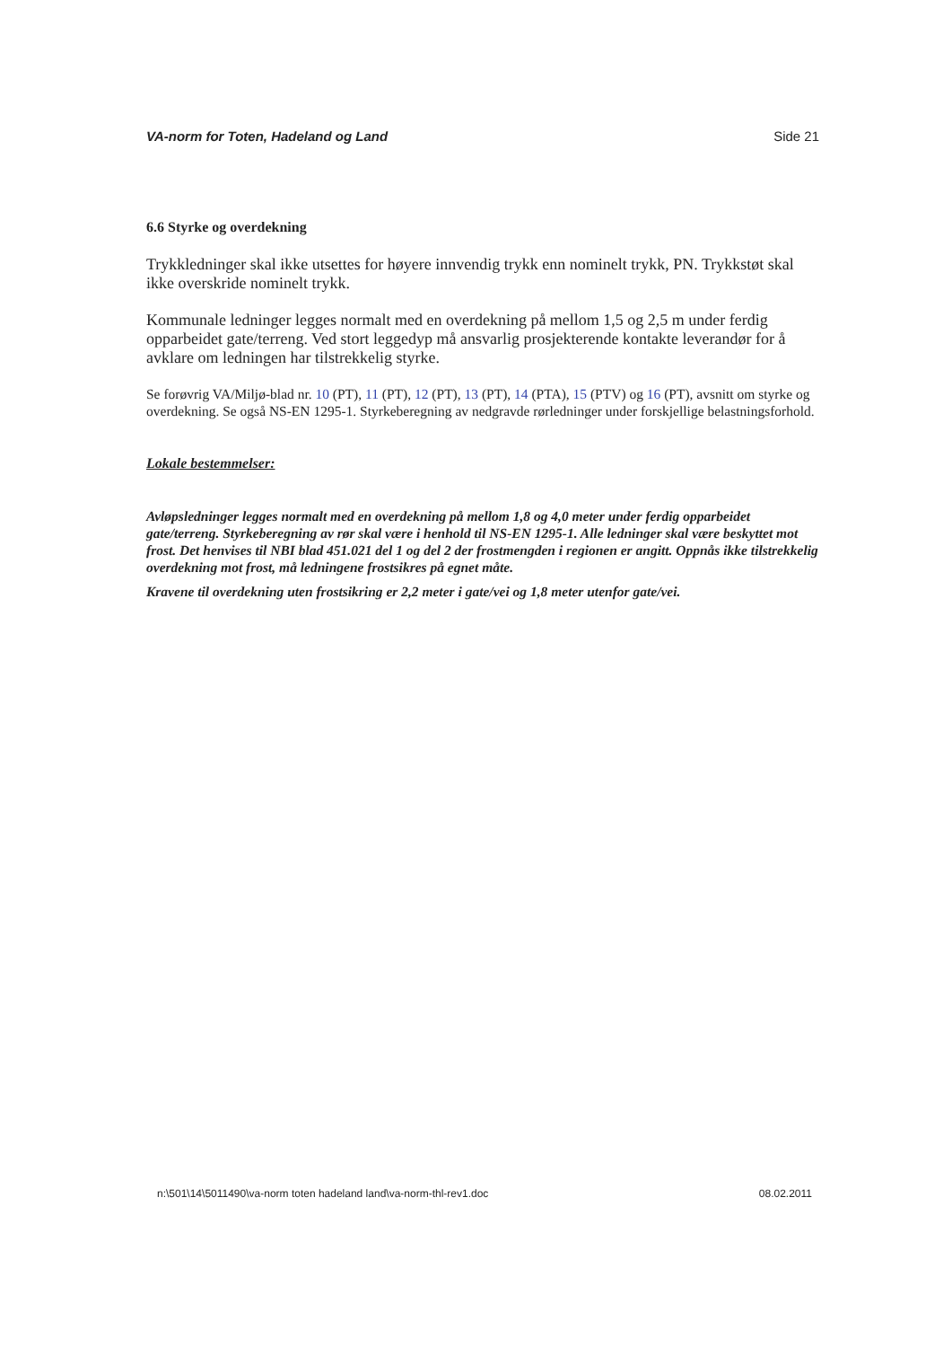VA-norm for Toten, Hadeland og Land Side 21
6.6 Styrke og overdekning
Trykkledninger skal ikke utsettes for høyere innvendig trykk enn nominelt trykk, PN. Trykkstøt skal ikke overskride nominelt trykk.
Kommunale ledninger legges normalt med en overdekning på mellom 1,5 og 2,5 m under ferdig opparbeidet gate/terreng. Ved stort leggedyp må ansvarlig prosjekterende kontakte leverandør for å avklare om ledningen har tilstrekkelig styrke.
Se forøvrig VA/Miljø-blad nr. 10 (PT), 11 (PT), 12 (PT), 13 (PT), 14 (PTA), 15 (PTV) og 16 (PT), avsnitt om styrke og overdekning. Se også NS-EN 1295-1. Styrkeberegning av nedgravde rørledninger under forskjellige belastningsforhold.
Lokale bestemmelser:
Avløpsledninger legges normalt med en overdekning på mellom 1,8 og 4,0 meter under ferdig opparbeidet gate/terreng. Styrkeberegning av rør skal være i henhold til NS-EN 1295-1. Alle ledninger skal være beskyttet mot frost. Det henvises til NBI blad 451.021 del 1 og del 2 der frostmengden i regionen er angitt. Oppnås ikke tilstrekkelig overdekning mot frost, må ledningene frostsikres på egnet måte.
Kravene til overdekning uten frostsikring er 2,2 meter i gate/vei og 1,8 meter utenfor gate/vei.
n:\501\14\5011490\va-norm toten hadeland land\va-norm-thl-rev1.doc 08.02.2011